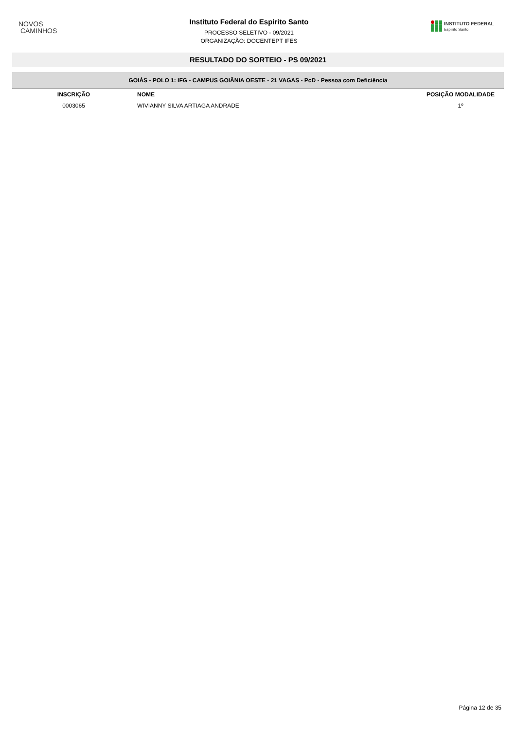NOVOS
CAMINHOS
Instituto Federal do Espirito Santo
PROCESSO SELETIVO - 09/2021
ORGANIZAÇÃO: DOCENTEPT IFES
INSTITUTO FEDERAL
Espírito Santo
RESULTADO DO SORTEIO - PS 09/2021
| GOIÁS - POLO 1: IFG - CAMPUS GOIÂNIA OESTE - 21 VAGAS - PcD - Pessoa com Deficiência | | |
| --- | --- | --- |
| INSCRIÇÃO | NOME | POSIÇÃO MODALIDADE |
| 0003065 | WIVIANNY SILVA ARTIAGA ANDRADE | 1º |
Página 12 de 35